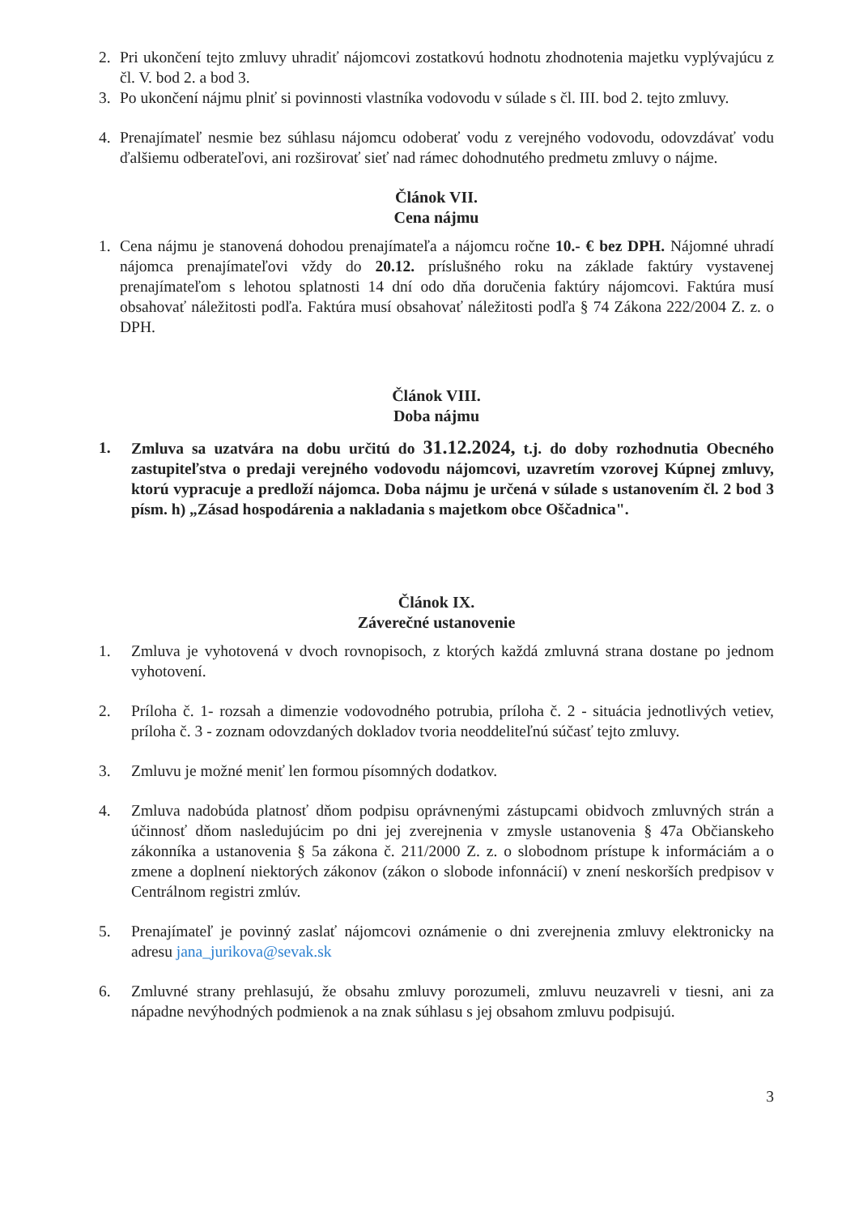2. Pri ukončení tejto zmluvy uhradiť nájomcovi zostatkovú hodnotu zhodnotenia majetku vyplývajúcu z čl. V. bod 2. a bod 3.
3. Po ukončení nájmu plniť si povinnosti vlastníka vodovodu v súlade s čl. III. bod 2. tejto zmluvy.
4. Prenajímateľ nesmie bez súhlasu nájomcu odoberať vodu z verejného vodovodu, odovzdávať vodu ďalšiemu odberateľovi, ani rozširovať sieť nad rámec dohodnutého predmetu zmluvy o nájme.
Článok VII.
Cena nájmu
1. Cena nájmu je stanovená dohodou prenajímateľa a nájomcu ročne 10.- € bez DPH. Nájomné uhradí nájomca prenajímateľovi vždy do 20.12. príslušného roku na základe faktúry vystavenej prenajímateľom s lehotou splatnosti 14 dní odo dňa doručenia faktúry nájomcovi. Faktúra musí obsahovať náležitosti podľa. Faktúra musí obsahovať náležitosti podľa § 74 Zákona 222/2004 Z. z. o DPH.
Článok VIII.
Doba nájmu
1. Zmluva sa uzatvára na dobu určitú do 31.12.2024, t.j. do doby rozhodnutia Obecného zastupiteľstva o predaji verejného vodovodu nájomcovi, uzavretím vzorovej Kúpnej zmluvy, ktorú vypracuje a predloží nájomca. Doba nájmu je určená v súlade s ustanovením čl. 2 bod 3 písm. h) „Zásad hospodárenia a nakladania s majetkom obce Oščadnica".
Článok IX.
Záverečné ustanovenie
1. Zmluva je vyhotovená v dvoch rovnopisoch, z ktorých každá zmluvná strana dostane po jednom vyhotovení.
2. Príloha č. 1- rozsah a dimenzie vodovodného potrubia, príloha č. 2 - situácia jednotlivých vetiev, príloha č. 3 - zoznam odovzdaných dokladov tvoria neoddeliteľnú súčasť tejto zmluvy.
3. Zmluvu je možné meniť len formou písomných dodatkov.
4. Zmluva nadobúda platnosť dňom podpisu oprávnenými zástupcami obidvoch zmluvných strán a účinnosť dňom nasledujúcim po dni jej zverejnenia v zmysle ustanovenia § 47a Občianskeho zákonníka a ustanovenia § 5a zákona č. 211/2000 Z. z. o slobodnom prístupe k informáciám a o zmene a doplnení niektorých zákonov (zákon o slobode infonnácií) v znení neskorších predpisov v Centrálnom registri zmlúv.
5. Prenajímateľ je povinný zaslať nájomcovi oznámenie o dni zverejnenia zmluvy elektronicky na adresu jana_jurikova@sevak.sk
6. Zmluvné strany prehlasujú, že obsahu zmluvy porozumeli, zmluvu neuzavreli v tiesni, ani za nápadne nevýhodných podmienok a na znak súhlasu s jej obsahom zmluvu podpisujú.
3